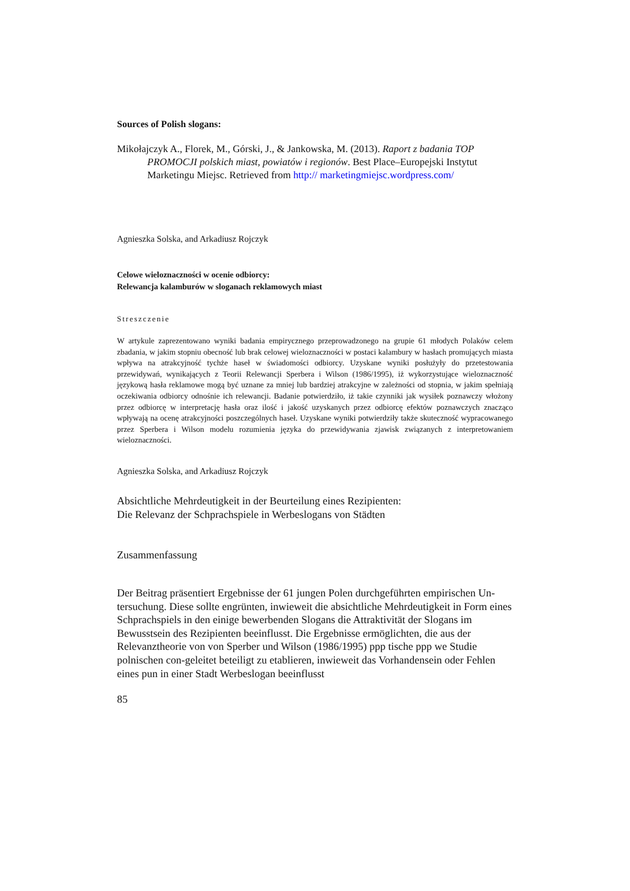Sources of Polish slogans:
Mikołajczyk A., Florek, M., Górski, J., & Jankowska, M. (2013). Raport z badania TOP PROMOCJI polskich miast, powiatów i regionów. Best Place–Europejski Instytut Marketingu Miejsc. Retrieved from http:// marketingmiejsc.wordpress.com/
Agnieszka Solska, and Arkadiusz Rojczyk
Celowe wieloznaczności w ocenie odbiorcy:
Relewancja kalamburów w sloganach reklamowych miast
Streszczenie
W artykule zaprezentowano wyniki badania empirycznego przeprowadzonego na grupie 61 młodych Polaków celem zbadania, w jakim stopniu obecność lub brak celowej wieloznaczności w postaci kalambury w hasłach promujących miasta wpływa na atrakcyjność tychże haseł w świadomości odbiorcy. Uzyskane wyniki posłużyły do przetestowania przewidywań, wynikających z Teorii Relewancji Sperbera i Wilson (1986/1995), iż wykorzystujące wieloznaczność językową hasła reklamowe mogą być uznane za mniej lub bardziej atrakcyjne w zależności od stopnia, w jakim spełniają oczekiwania odbiorcy odnośnie ich relewancji. Badanie potwierdziło, iż takie czynniki jak wysiłek poznawczy włożony przez odbiorcę w interpretację hasła oraz ilość i jakość uzyskanych przez odbiorcę efektów poznawczych znacząco wpływają na ocenę atrakcyjności poszczególnych haseł. Uzyskane wyniki potwierdziły także skuteczność wypracowanego przez Sperbera i Wilson modelu rozumienia języka do przewidywania zjawisk związanych z interpretowaniem wieloznaczności.
Agnieszka Solska, and Arkadiusz Rojczyk
Absichtliche Mehrdeutigkeit in der Beurteilung eines Rezipienten:
Die Relevanz der Schprachspiele in Werbeslogans von Städten
Zusammenfassung
Der Beitrag präsentiert Ergebnisse der 61 jungen Polen durchgeführten empirischen Un-tersuchung. Diese sollte engrünten, inwieweit die absichtliche Mehrdeutigkeit in Form eines Schprachspiels in den einige bewerbenden Slogans die Attraktivität der Slogans im Bewusstsein des Rezipienten beeinflusst. Die Ergebnisse ermöglichten, die aus der Relevanztheorie von von Sperber und Wilson (1986/1995) ppp tische ppp we Studie polnischen con-geleitet beteiligt zu etablieren, inwieweit das Vorhandensein oder Fehlen eines pun in einer Stadt Werbeslogan beeinflusst
85